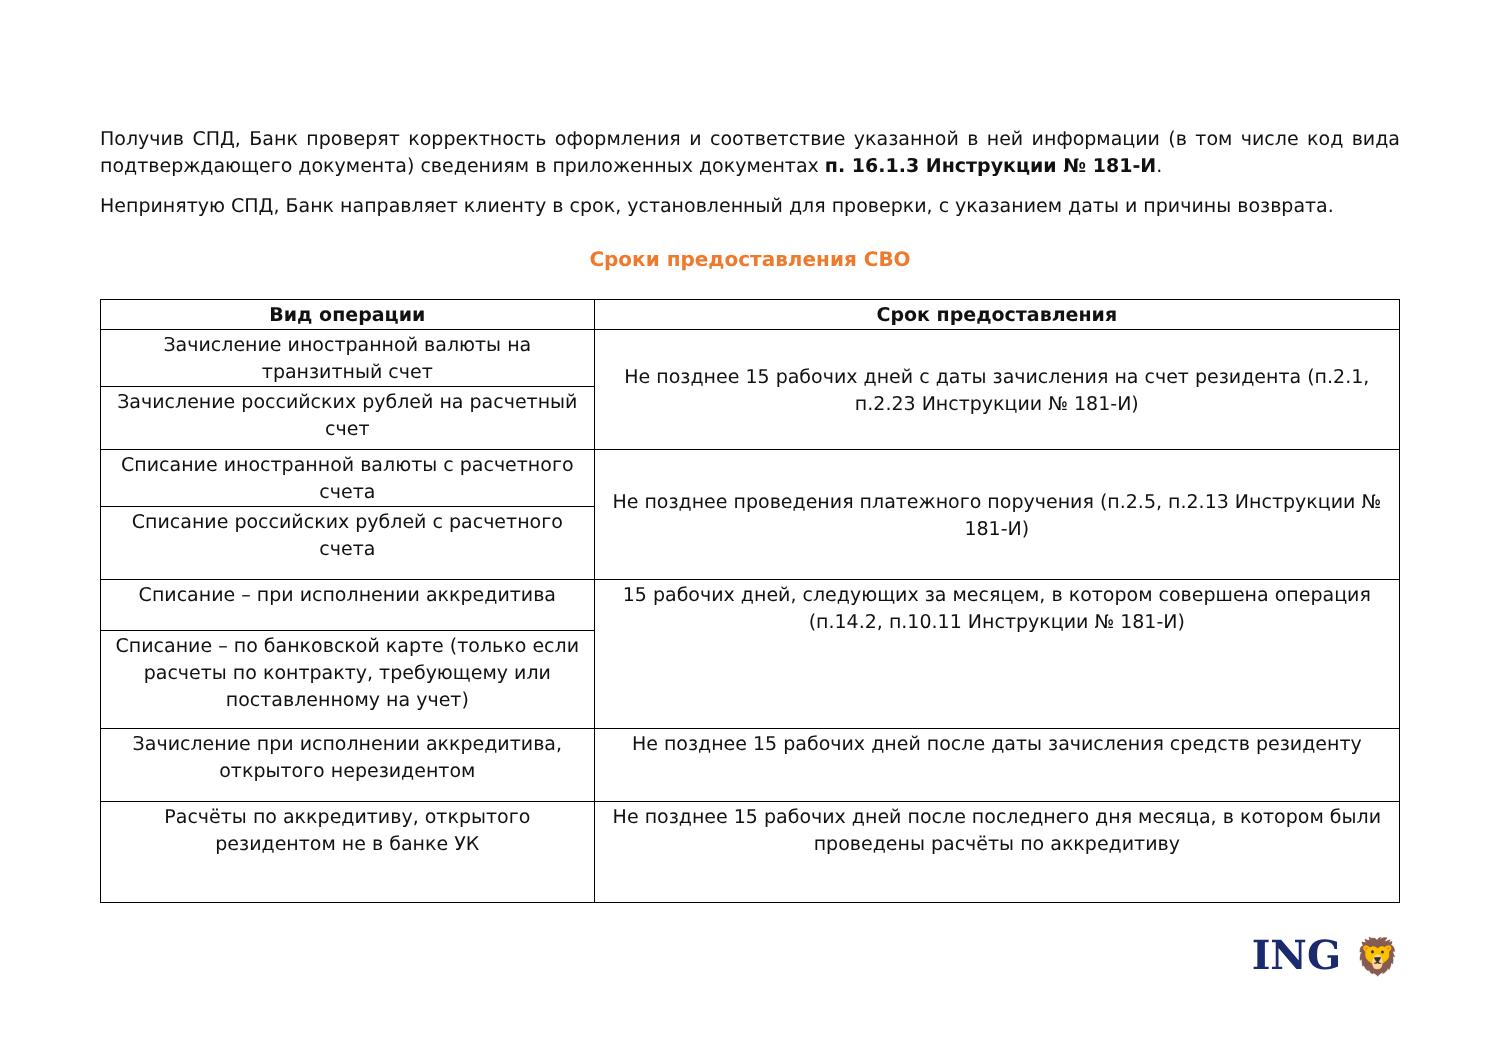Получив СПД, Банк проверят корректность оформления и соответствие указанной в ней информации (в том числе код вида подтверждающего документа) сведениям в приложенных документах п. 16.1.3 Инструкции № 181-И.
Непринятую СПД, Банк направляет клиенту в срок, установленный для проверки, с указанием даты и причины возврата.
Сроки предоставления СВО
| Вид операции | Срок предоставления |
| --- | --- |
| Зачисление иностранной валюты на транзитный счет | Не позднее 15 рабочих дней с даты зачисления на счет резидента (п.2.1, п.2.23 Инструкции № 181-И) |
| Зачисление российских рублей на расчетный счет | |
| Списание иностранной валюты с расчетного счета | Не позднее проведения платежного поручения (п.2.5, п.2.13 Инструкции № 181-И) |
| Списание российских рублей с расчетного счета | |
| Списание – при исполнении аккредитива | 15 рабочих дней, следующих за месяцем, в котором совершена операция (п.14.2, п.10.11 Инструкции № 181-И) |
| Списание – по банковской карте (только если расчеты по контракту, требующему или поставленному на учет) | |
| Зачисление при исполнении аккредитива, открытого нерезидентом | Не позднее 15 рабочих дней после даты зачисления средств резиденту |
| Расчёты по аккредитиву, открытого резидентом не в банке УК | Не позднее 15 рабочих дней после последнего дня месяца, в котором были проведены расчёты по аккредитиву |
ING 🦁